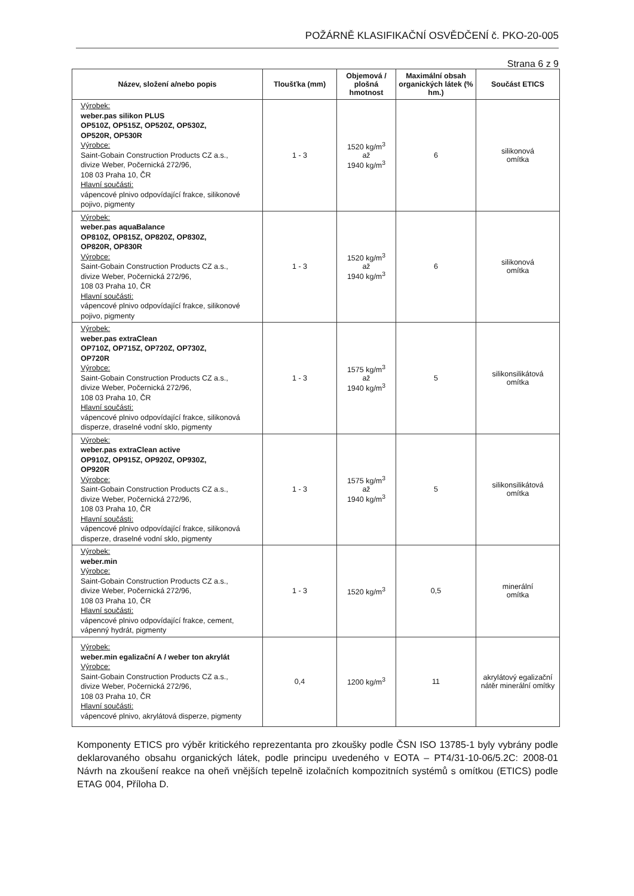POŽÁRNĚ KLASIFIKAČNÍ OSVĚDČENÍ č. PKO-20-005
Strana 6 z 9
| Název, složení a/nebo popis | Tloušťka (mm) | Objemová / plošná hmotnost | Maximální obsah organických látek (% hm.) | Součást ETICS |
| --- | --- | --- | --- | --- |
| Výrobek: weber.pas silikon PLUS OP510Z, OP515Z, OP520Z, OP530Z, OP520R, OP530R Výrobce: Saint-Gobain Construction Products CZ a.s., divize Weber, Počernická 272/96, 108 03 Praha 10, ČR Hlavní součásti: vápencové plnivo odpovídající frakce, silikonové pojivo, pigmenty | 1 - 3 | 1520 kg/m<sup>3</sup> až 1940 kg/m<sup>3</sup> | 6 | silikonová omítka |
| Výrobek: weber.pas aquaBalance OP810Z, OP815Z, OP820Z, OP830Z, OP820R, OP830R Výrobce: Saint-Gobain Construction Products CZ a.s., divize Weber, Počernická 272/96, 108 03 Praha 10, ČR Hlavní součásti: vápencové plnivo odpovídající frakce, silikonové pojivo, pigmenty | 1 - 3 | 1520 kg/m<sup>3</sup> až 1940 kg/m<sup>3</sup> | 6 | silikonová omítka |
| Výrobek: weber.pas extraClean OP710Z, OP715Z, OP720Z, OP730Z, OP720R Výrobce: Saint-Gobain Construction Products CZ a.s., divize Weber, Počernická 272/96, 108 03 Praha 10, ČR Hlavní součásti: vápencové plnivo odpovídající frakce, silikonová disperze, draselné vodní sklo, pigmenty | 1 - 3 | 1575 kg/m<sup>3</sup> až 1940 kg/m<sup>3</sup> | 5 | silikonsilikátová omítka |
| Výrobek: weber.pas extraClean active OP910Z, OP915Z, OP920Z, OP930Z, OP920R Výrobce: Saint-Gobain Construction Products CZ a.s., divize Weber, Počernická 272/96, 108 03 Praha 10, ČR Hlavní součásti: vápencové plnivo odpovídající frakce, silikonová disperze, draselné vodní sklo, pigmenty | 1 - 3 | 1575 kg/m<sup>3</sup> až 1940 kg/m<sup>3</sup> | 5 | silikonsilikátová omítka |
| Výrobek: weber.min Výrobce: Saint-Gobain Construction Products CZ a.s., divize Weber, Počernická 272/96, 108 03 Praha 10, ČR Hlavní součásti: vápencové plnivo odpovídající frakce, cement, vápenný hydrát, pigmenty | 1 - 3 | 1520 kg/m<sup>3</sup> | 0,5 | minerální omítka |
| Výrobek: weber.min egalizační A / weber ton akrylát Výrobce: Saint-Gobain Construction Products CZ a.s., divize Weber, Počernická 272/96, 108 03 Praha 10, ČR Hlavní součásti: vápencové plnivo, akrylátová disperze, pigmenty | 0,4 | 1200 kg/m<sup>3</sup> | 11 | akrylátový egalizační nátěr minerální omítky |
Komponenty ETICS pro výběr kritického reprezentanta pro zkoušky podle ČSN ISO 13785-1 byly vybrány podle deklarovaného obsahu organických látek, podle principu uvedeného v EOTA – PT4/31-10-06/5.2C: 2008-01 Návrh na zkoušení reakce na oheň vnějších tepelně izolačních kompozitních systémů s omítkou (ETICS) podle ETAG 004, Příloha D.